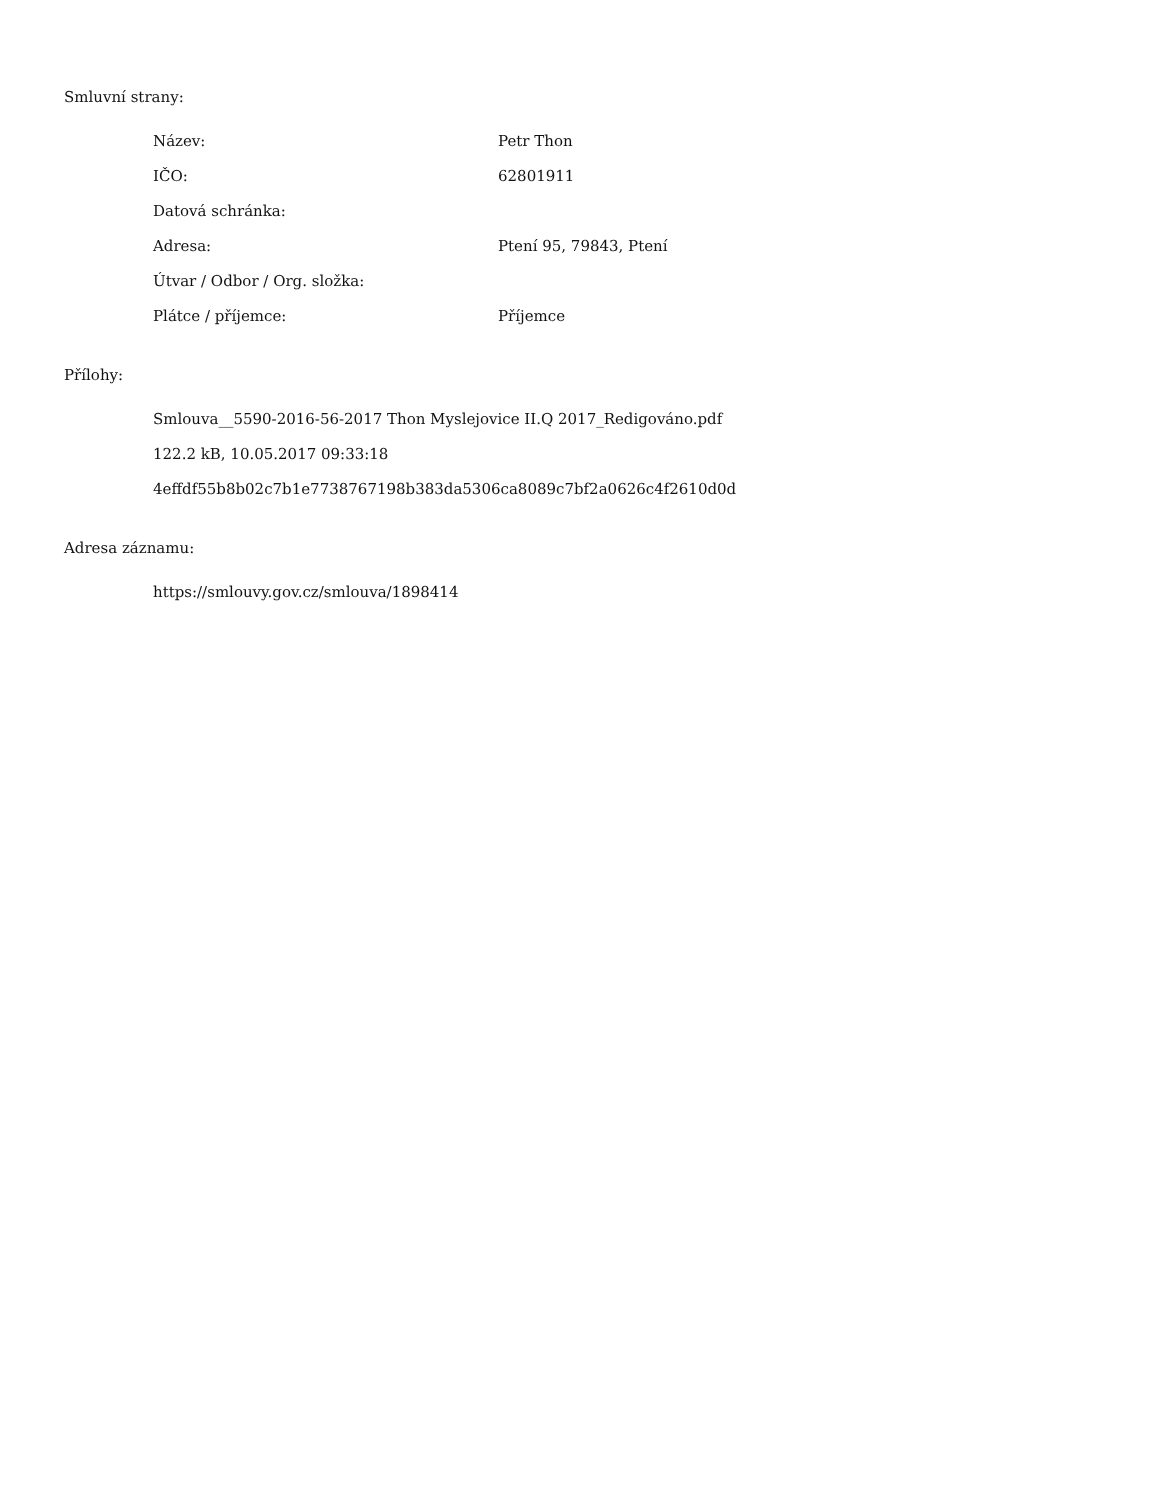Smluvní strany:
| Název: | Petr Thon |
| IČO: | 62801911 |
| Datová schránka: | |
| Adresa: | Ptení 95, 79843, Ptení |
| Útvar / Odbor / Org. složka: | |
| Plátce / příjemce: | Příjemce |
Přílohy:
Smlouva__5590-2016-56-2017 Thon Myslejovice II.Q 2017_Redigováno.pdf
122.2 kB, 10.05.2017 09:33:18
4effdf55b8b02c7b1e7738767198b383da5306ca8089c7bf2a0626c4f2610d0d
Adresa záznamu:
https://smlouvy.gov.cz/smlouva/1898414